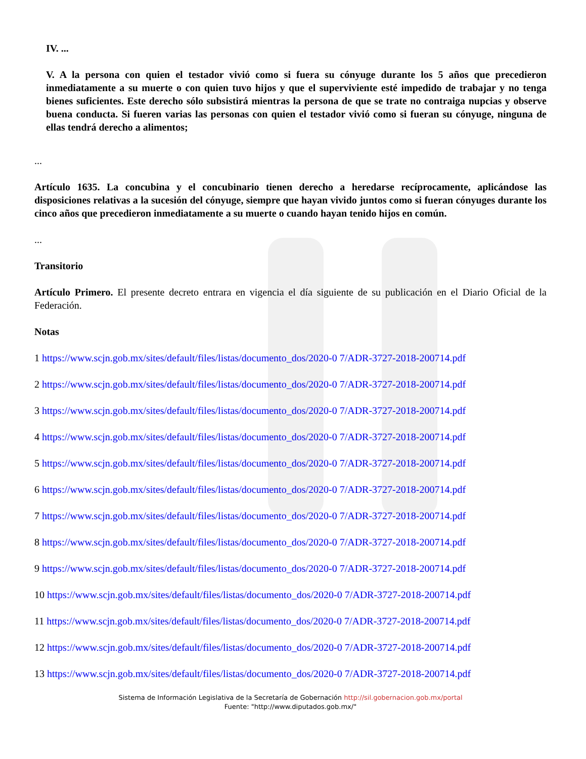IV. ...
V. A la persona con quien el testador vivió como si fuera su cónyuge durante los 5 años que precedieron inmediatamente a su muerte o con quien tuvo hijos y que el superviviente esté impedido de trabajar y no tenga bienes suficientes. Este derecho sólo subsistirá mientras la persona de que se trate no contraiga nupcias y observe buena conducta. Si fueren varias las personas con quien el testador vivió como si fueran su cónyuge, ninguna de ellas tendrá derecho a alimentos;
...
Artículo 1635. La concubina y el concubinario tienen derecho a heredarse recíprocamente, aplicándose las disposiciones relativas a la sucesión del cónyuge, siempre que hayan vivido juntos como si fueran cónyuges durante los cinco años que precedieron inmediatamente a su muerte o cuando hayan tenido hijos en común.
...
Transitorio
Artículo Primero. El presente decreto entrara en vigencia el día siguiente de su publicación en el Diario Oficial de la Federación.
Notas
1 https://www.scjn.gob.mx/sites/default/files/listas/documento_dos/2020-0 7/ADR-3727-2018-200714.pdf
2 https://www.scjn.gob.mx/sites/default/files/listas/documento_dos/2020-0 7/ADR-3727-2018-200714.pdf
3 https://www.scjn.gob.mx/sites/default/files/listas/documento_dos/2020-0 7/ADR-3727-2018-200714.pdf
4 https://www.scjn.gob.mx/sites/default/files/listas/documento_dos/2020-0 7/ADR-3727-2018-200714.pdf
5 https://www.scjn.gob.mx/sites/default/files/listas/documento_dos/2020-0 7/ADR-3727-2018-200714.pdf
6 https://www.scjn.gob.mx/sites/default/files/listas/documento_dos/2020-0 7/ADR-3727-2018-200714.pdf
7 https://www.scjn.gob.mx/sites/default/files/listas/documento_dos/2020-0 7/ADR-3727-2018-200714.pdf
8 https://www.scjn.gob.mx/sites/default/files/listas/documento_dos/2020-0 7/ADR-3727-2018-200714.pdf
9 https://www.scjn.gob.mx/sites/default/files/listas/documento_dos/2020-0 7/ADR-3727-2018-200714.pdf
10 https://www.scjn.gob.mx/sites/default/files/listas/documento_dos/2020-0 7/ADR-3727-2018-200714.pdf
11 https://www.scjn.gob.mx/sites/default/files/listas/documento_dos/2020-0 7/ADR-3727-2018-200714.pdf
12 https://www.scjn.gob.mx/sites/default/files/listas/documento_dos/2020-0 7/ADR-3727-2018-200714.pdf
13 https://www.scjn.gob.mx/sites/default/files/listas/documento_dos/2020-0 7/ADR-3727-2018-200714.pdf
Sistema de Información Legislativa de la Secretaría de Gobernación http://sil.gobernacion.gob.mx/portal
Fuente: "http://www.diputados.gob.mx/"